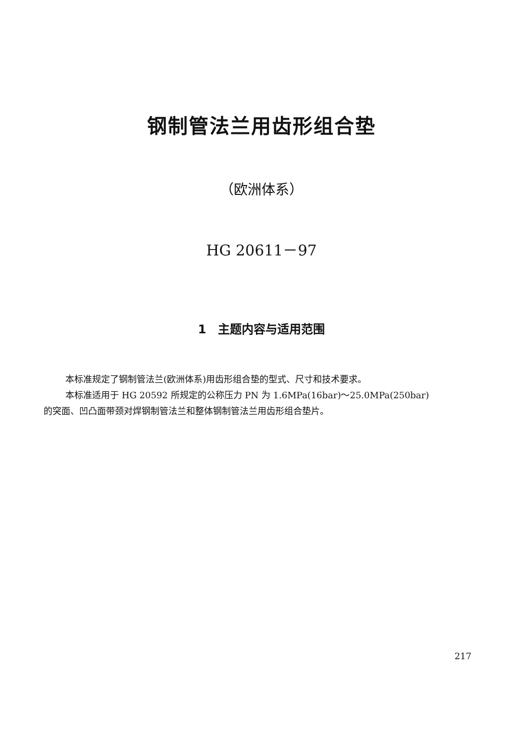钢制管法兰用齿形组合垫
（欧洲体系）
HG 20611－97
1　主题内容与适用范围
本标准规定了钢制管法兰(欧洲体系)用齿形组合垫的型式、尺寸和技术要求。
本标准适用于 HG 20592 所规定的公称压力 PN 为 1.6MPa(16bar)～25.0MPa(250bar)
的突面、凹凸面带颈对焊钢制管法兰和整体钢制管法兰用齿形组合垫片。
217